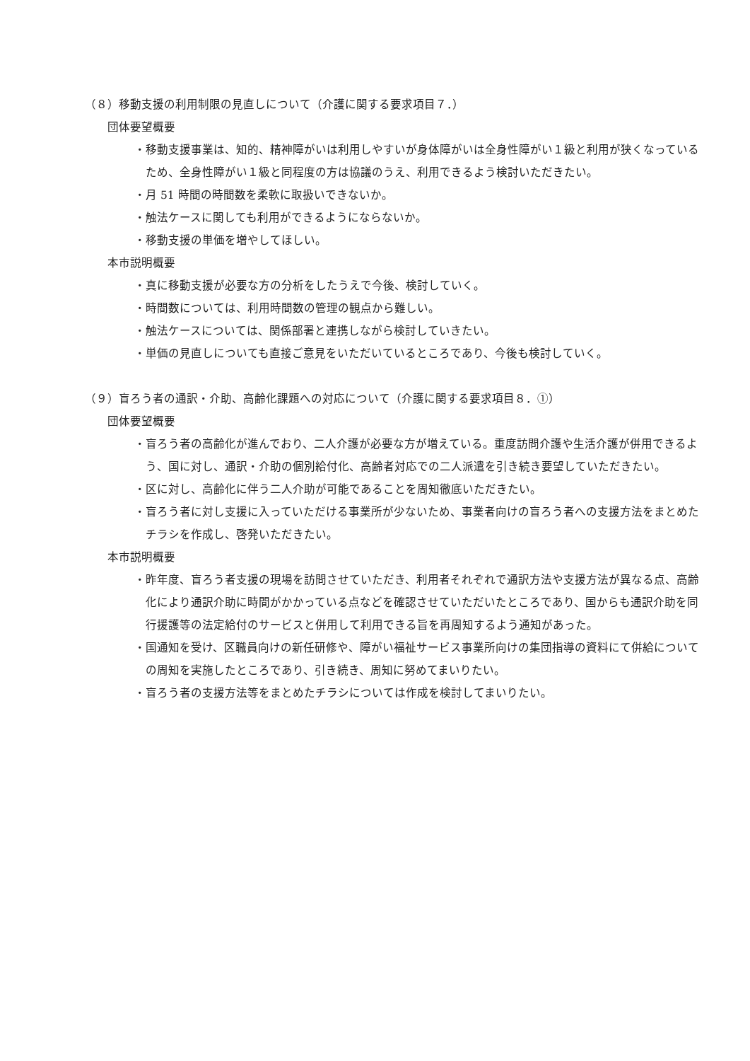（８）移動支援の利用制限の見直しについて（介護に関する要求項目７．）
団体要望概要
・移動支援事業は、知的、精神障がいは利用しやすいが身体障がいは全身性障がい１級と利用が狭くなっているため、全身性障がい１級と同程度の方は協議のうえ、利用できるよう検討いただきたい。
・月 51 時間の時間数を柔軟に取扱いできないか。
・触法ケースに関しても利用ができるようにならないか。
・移動支援の単価を増やしてほしい。
本市説明概要
・真に移動支援が必要な方の分析をしたうえで今後、検討していく。
・時間数については、利用時間数の管理の観点から難しい。
・触法ケースについては、関係部署と連携しながら検討していきたい。
・単価の見直しについても直接ご意見をいただいているところであり、今後も検討していく。
（９）盲ろう者の通訳・介助、高齢化課題への対応について（介護に関する要求項目８．①）
団体要望概要
・盲ろう者の高齢化が進んでおり、二人介護が必要な方が増えている。重度訪問介護や生活介護が併用できるよう、国に対し、通訳・介助の個別給付化、高齢者対応での二人派遣を引き続き要望していただきたい。
・区に対し、高齢化に伴う二人介助が可能であることを周知徹底いただきたい。
・盲ろう者に対し支援に入っていただける事業所が少ないため、事業者向けの盲ろう者への支援方法をまとめたチラシを作成し、啓発いただきたい。
本市説明概要
・昨年度、盲ろう者支援の現場を訪問させていただき、利用者それぞれで通訳方法や支援方法が異なる点、高齢化により通訳介助に時間がかかっている点などを確認させていただいたところであり、国からも通訳介助を同行援護等の法定給付のサービスと併用して利用できる旨を再周知するよう通知があった。
・国通知を受け、区職員向けの新任研修や、障がい福祉サービス事業所向けの集団指導の資料にて併給についての周知を実施したところであり、引き続き、周知に努めてまいりたい。
・盲ろう者の支援方法等をまとめたチラシについては作成を検討してまいりたい。